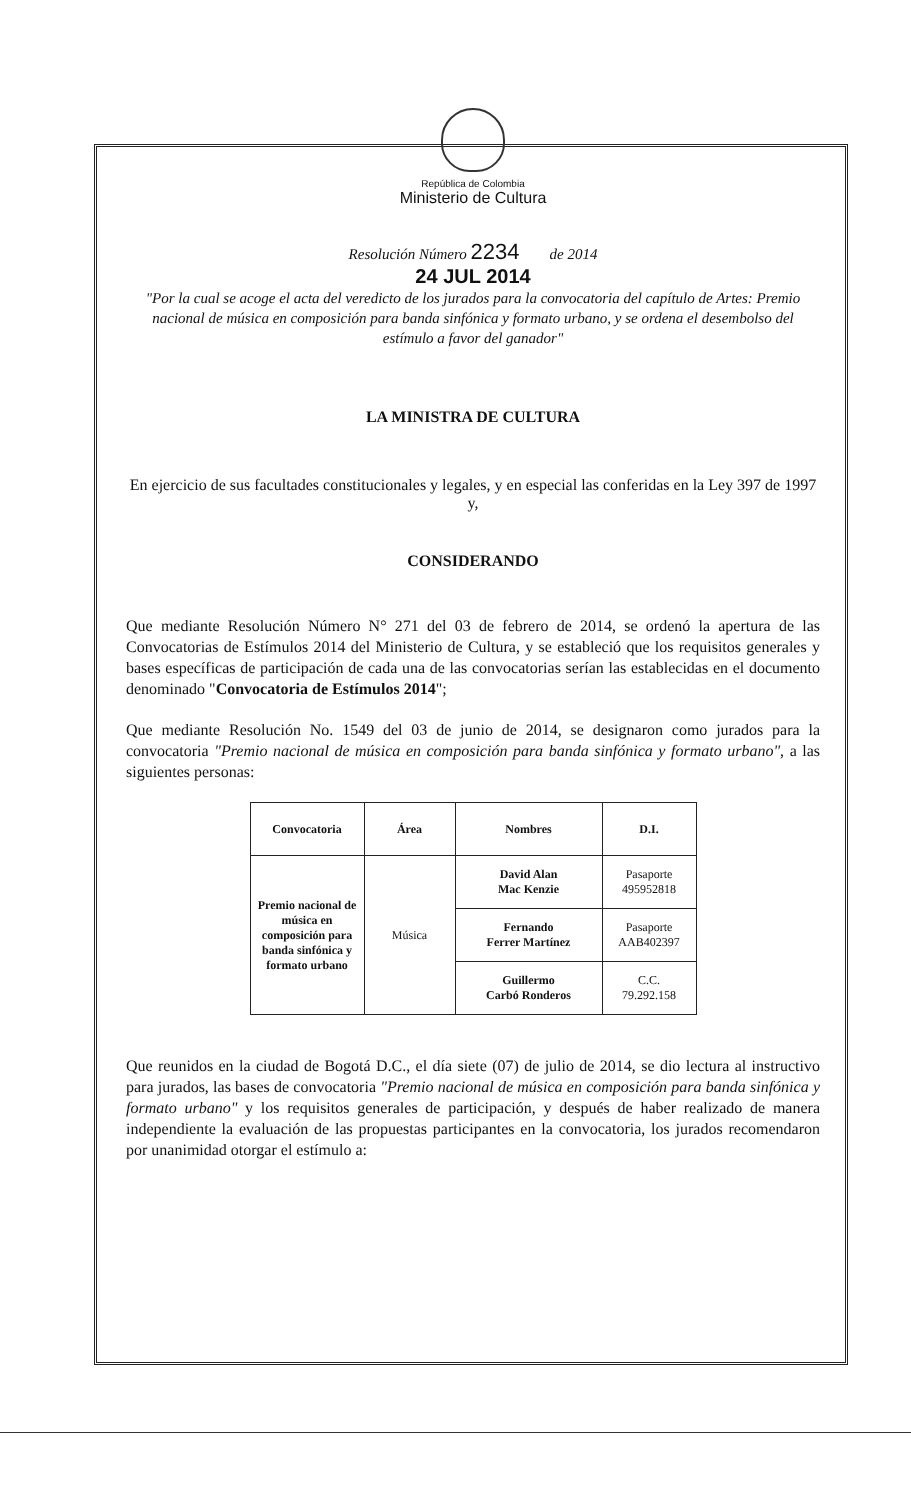República de Colombia
Ministerio de Cultura
Resolución Número 2234 de 2014
24 JUL 2014
"Por la cual se acoge el acta del veredicto de los jurados para la convocatoria del capítulo de Artes: Premio nacional de música en composición para banda sinfónica y formato urbano, y se ordena el desembolso del estímulo a favor del ganador"
LA MINISTRA DE CULTURA
En ejercicio de sus facultades constitucionales y legales, y en especial las conferidas en la Ley 397 de 1997 y,
CONSIDERANDO
Que mediante Resolución Número N° 271 del 03 de febrero de 2014, se ordenó la apertura de las Convocatorias de Estímulos 2014 del Ministerio de Cultura, y se estableció que los requisitos generales y bases específicas de participación de cada una de las convocatorias serían las establecidas en el documento denominado "Convocatoria de Estímulos 2014";
Que mediante Resolución No. 1549 del 03 de junio de 2014, se designaron como jurados para la convocatoria "Premio nacional de música en composición para banda sinfónica y formato urbano", a las siguientes personas:
| Convocatoria | Área | Nombres | D.I. |
| --- | --- | --- | --- |
| Premio nacional de música en composición para banda sinfónica y formato urbano | Música | David Alan Mac Kenzie | Pasaporte 495952818 |
| | | Fernando Ferrer Martínez | Pasaporte AAB402397 |
| | | Guillermo Carbó Ronderos | C.C. 79.292.158 |
Que reunidos en la ciudad de Bogotá D.C., el día siete (07) de julio de 2014, se dio lectura al instructivo para jurados, las bases de convocatoria "Premio nacional de música en composición para banda sinfónica y formato urbano" y los requisitos generales de participación, y después de haber realizado de manera independiente la evaluación de las propuestas participantes en la convocatoria, los jurados recomendaron por unanimidad otorgar el estímulo a: